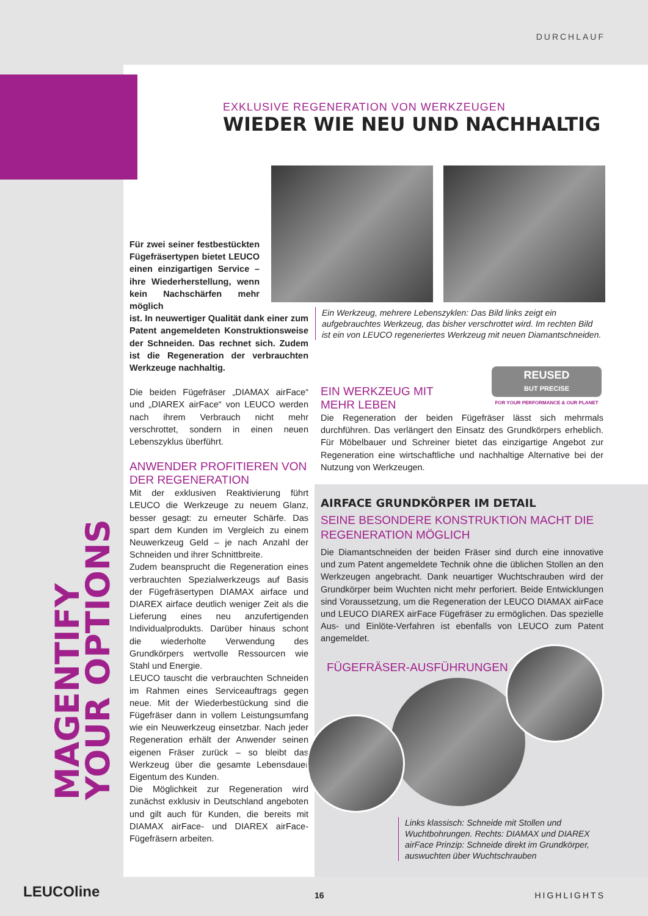DURCHLAUF
MAGENTIFY
YOUR OPTIONS
EXKLUSIVE REGENERATION VON WERKZEUGEN
WIEDER WIE NEU UND NACHHALTIG
Für zwei seiner festbestückten Fügefräsertypen bietet LEUCO einen einzigartigen Service – ihre Wiederherstellung, wenn kein Nachschärfen mehr möglich
ist. In neuwertiger Qualität dank einer zum Patent angemeldeten Konstruktionsweise der Schneiden. Das rechnet sich. Zudem ist die Regeneration der verbrauchten Werkzeuge nachhaltig.
Die beiden Fügefräser „DIAMAX airFace“ und „DIAREX airFace“ von LEUCO werden nach ihrem Verbrauch nicht mehr verschrottet, sondern in einen neuen Lebenszyklus überführt.
ANWENDER PROFITIEREN VON DER REGENERATION
Mit der exklusiven Reaktivierung führt LEUCO die Werkzeuge zu neuem Glanz, besser gesagt: zu erneuter Schärfe. Das spart dem Kunden im Vergleich zu einem Neuwerkzeug Geld – je nach Anzahl der Schneiden und ihrer Schnittbreite.
Zudem beansprucht die Regeneration eines verbrauchten Spezialwerkzeugs auf Basis der Fügefräsertypen DIAMAX airface und DIAREX airface deutlich weniger Zeit als die Lieferung eines neu anzufertigenden Individualprodukts. Darüber hinaus schont die wiederholte Verwendung des Grundkörpers wertvolle Ressourcen wie Stahl und Energie.
LEUCO tauscht die verbrauchten Schneiden im Rahmen eines Serviceauftrags gegen neue. Mit der Wiederbestückung sind die Fügefräser dann in vollem Leistungsumfang wie ein Neuwerkzeug einsetzbar. Nach jeder Regeneration erhält der Anwender seinen eigenen Fräser zurück – so bleibt das Werkzeug über die gesamte Lebensdauer Eigentum des Kunden.
Die Möglichkeit zur Regeneration wird zunächst exklusiv in Deutschland angeboten und gilt auch für Kunden, die bereits mit DIAMAX airFace- und DIAREX airFace-Fügefräsern arbeiten.
Ein Werkzeug, mehrere Lebenszyklen: Das Bild links zeigt ein aufgebrauchtes Werkzeug, das bisher verschrottet wird. Im rechten Bild ist ein von LEUCO regeneriertes Werkzeug mit neuen Diamantschneiden.
REUSED
BUT PRECISE
FOR YOUR PERFORMANCE & OUR PLANET
EIN WERKZEUG MIT
MEHR LEBEN
Die Regeneration der beiden Fügefräser lässt sich mehrmals durchführen. Das verlängert den Einsatz des Grundkörpers erheblich. Für Möbelbauer und Schreiner bietet das einzigartige Angebot zur Regeneration eine wirtschaftliche und nachhaltige Alternative bei der Nutzung von Werkzeugen.
AIRFACE GRUNDKÖRPER IM DETAIL
SEINE BESONDERE KONSTRUKTION MACHT DIE REGENERATION MÖGLICH
Die Diamantschneiden der beiden Fräser sind durch eine innovative und zum Patent angemeldete Technik ohne die üblichen Stollen an den Werkzeugen angebracht. Dank neuartiger Wuchtschrauben wird der Grundkörper beim Wuchten nicht mehr perforiert. Beide Entwicklungen sind Voraussetzung, um die Regeneration der LEUCO DIAMAX airFace und LEUCO DIAREX airFace Fügefräser zu ermöglichen. Das spezielle Aus- und Einlöte-Verfahren ist ebenfalls von LEUCO zum Patent angemeldet.
FÜGEFRÄSER-AUSFÜHRUNGEN
Links klassisch: Schneide mit Stollen und Wuchtbohrungen. Rechts: DIAMAX und DIAREX airFace Prinzip: Schneide direkt im Grundkörper, auswuchten über Wuchtschrauben
LEUCOline 16 HIGHLIGHTS